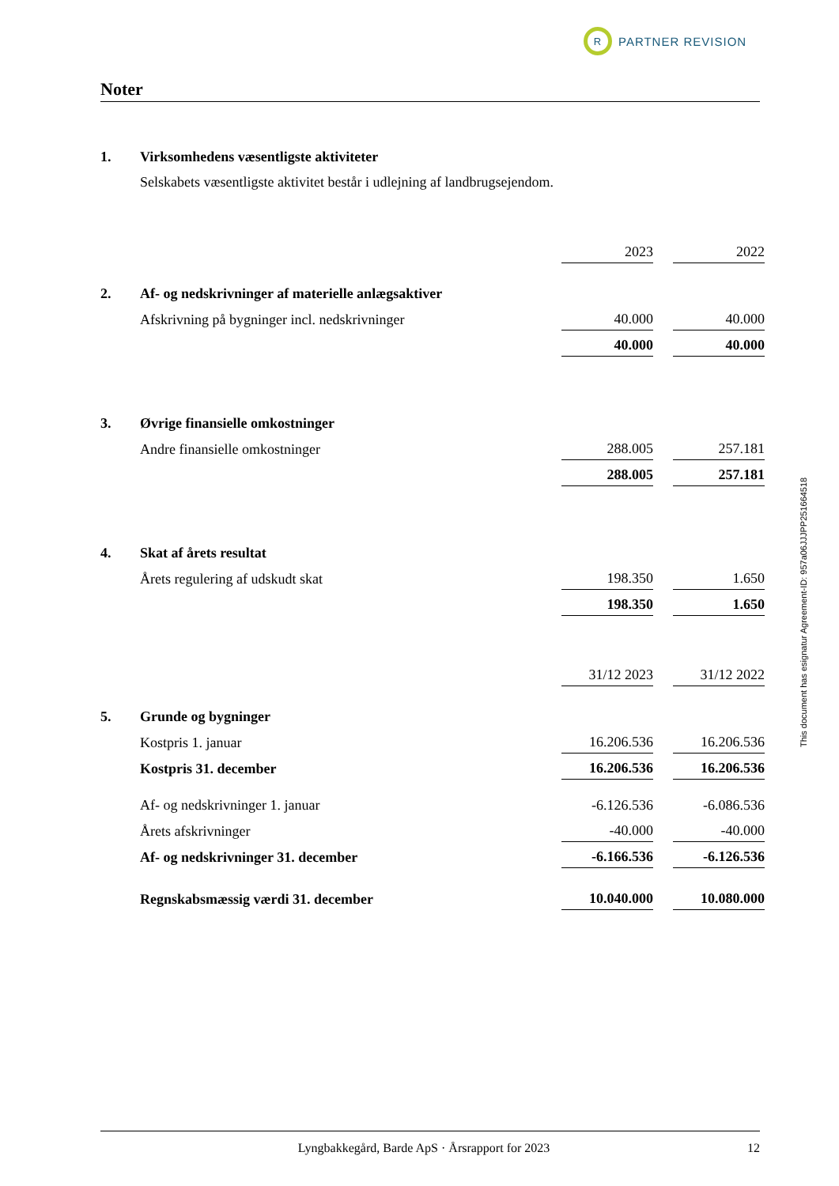R
PARTNER REVISION
Noter
| 1. | Virksomhedens væsentligste aktiviteter | | | |
| | Selskabets væsentligste aktivitet består i udlejning af landbrugsejendom. | | | |
| | | 2023 | | 2022 |
| 2. | Af- og nedskrivninger af materielle anlægsaktiver | | | |
| | Afskrivning på bygninger incl. nedskrivninger | 40.000 | | 40.000 |
| | | 40.000 | | 40.000 |
| 3. | Øvrige finansielle omkostninger | | | |
| | Andre finansielle omkostninger | 288.005 | | 257.181 |
| | | 288.005 | | 257.181 |
| 4. | Skat af årets resultat | | | |
| | Årets regulering af udskudt skat | 198.350 | | 1.650 |
| | | 198.350 | | 1.650 |
| | | 31/12 2023 | | 31/12 2022 |
| 5. | Grunde og bygninger | | | |
| | Kostpris 1. januar | 16.206.536 | | 16.206.536 |
| | Kostpris 31. december | 16.206.536 | | 16.206.536 |
| | Af- og nedskrivninger 1. januar | -6.126.536 | | -6.086.536 |
| | Årets afskrivninger | -40.000 | | -40.000 |
| | Af- og nedskrivninger 31. december | -6.166.536 | | -6.126.536 |
| | Regnskabsmæssig værdi 31. december | 10.040.000 | | 10.080.000 |
This document has esignatur Agreement-ID: 957a06JJJPP251664518
Lyngbakkegård, Barde ApS · Årsrapport for 2023 12